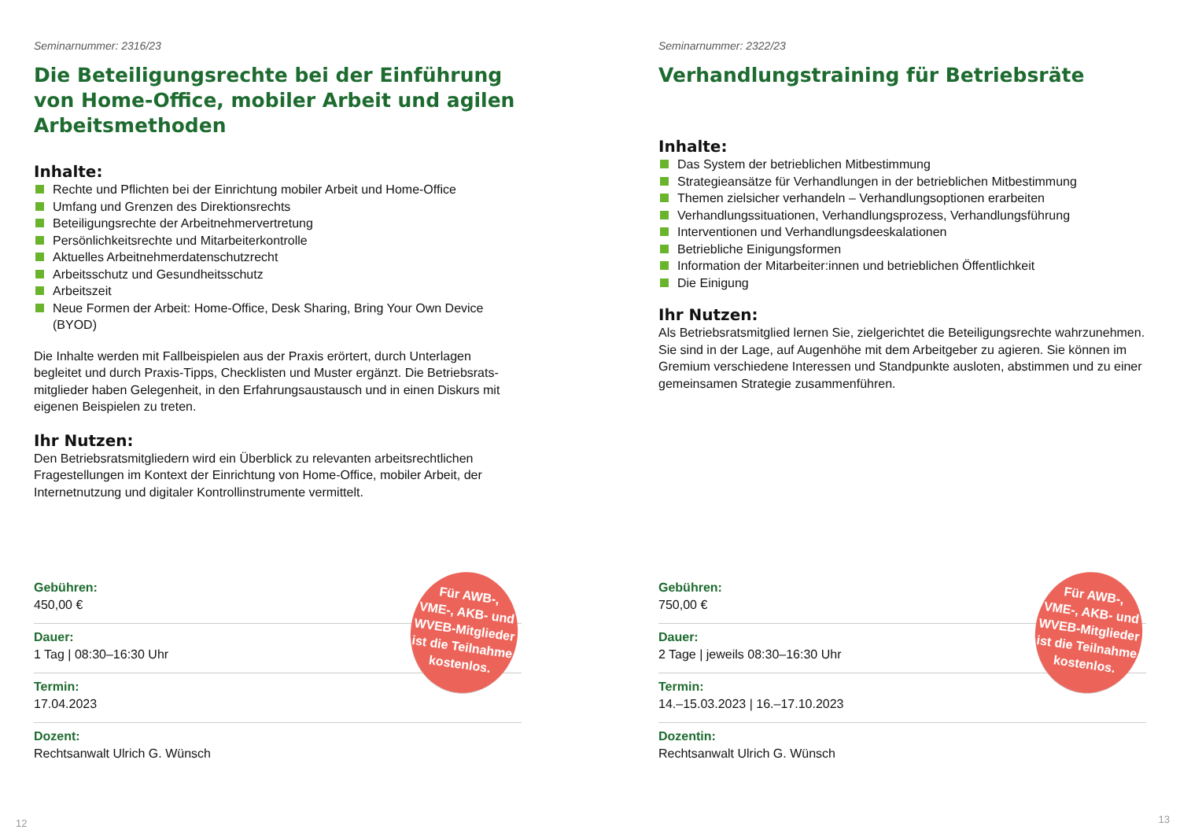Seminarnummer: 2316/23
Die Beteiligungsrechte bei der Einführung von Home-Office, mobiler Arbeit und agilen Arbeitsmethoden
Inhalte:
Rechte und Pflichten bei der Einrichtung mobiler Arbeit und Home-Office
Umfang und Grenzen des Direktionsrechts
Beteiligungsrechte der Arbeitnehmervertretung
Persönlichkeitsrechte und Mitarbeiterkontrolle
Aktuelles Arbeitnehmerdatenschutzrecht
Arbeitsschutz und Gesundheitsschutz
Arbeitszeit
Neue Formen der Arbeit: Home-Office, Desk Sharing, Bring Your Own Device (BYOD)
Die Inhalte werden mit Fallbeispielen aus der Praxis erörtert, durch Unterlagen begleitet und durch Praxis-Tipps, Checklisten und Muster ergänzt. Die Betriebsrats­mitglieder haben Gelegenheit, in den Erfahrungsaustausch und in einen Diskurs mit eigenen Beispielen zu treten.
Ihr Nutzen:
Den Betriebsratsmitgliedern wird ein Überblick zu relevanten arbeitsrechtlichen Fragestellungen im Kontext der Einrichtung von Home-Office, mobiler Arbeit, der Internetnutzung und digitaler Kontrollinstrumente vermittelt.
Für AWB-,
VME-, AKB- und
WVEB-Mitglieder
ist die Teilnahme
kostenlos.
Gebühren:
450,00 €
Dauer:
1 Tag | 08:30–16:30 Uhr
Termin:
17.04.2023
Dozent:
Rechtsanwalt Ulrich G. Wünsch
12
Seminarnummer: 2322/23
Verhandlungstraining für Betriebsräte
Inhalte:
Das System der betrieblichen Mitbestimmung
Strategieansätze für Verhandlungen in der betrieblichen Mitbestimmung
Themen zielsicher verhandeln – Verhandlungsoptionen erarbeiten
Verhandlungssituationen, Verhandlungsprozess, Verhandlungsführung
Interventionen und Verhandlungsdeeskalationen
Betriebliche Einigungsformen
Information der Mitarbeiter:innen und betrieblichen Öffentlichkeit
Die Einigung
Ihr Nutzen:
Als Betriebsratsmitglied lernen Sie, zielgerichtet die Beteiligungsrechte wahrzuneh­men. Sie sind in der Lage, auf Augenhöhe mit dem Arbeitgeber zu agieren. Sie können im Gremium verschiedene Interessen und Standpunkte ausloten, abstimmen und zu einer gemeinsamen Strategie zusammenführen.
Für AWB-,
VME-, AKB- und
WVEB-Mitglieder
ist die Teilnahme
kostenlos.
Gebühren:
750,00 €
Dauer:
2 Tage | jeweils 08:30–16:30 Uhr
Termin:
14.–15.03.2023 | 16.–17.10.2023
Dozentin:
Rechtsanwalt Ulrich G. Wünsch
13